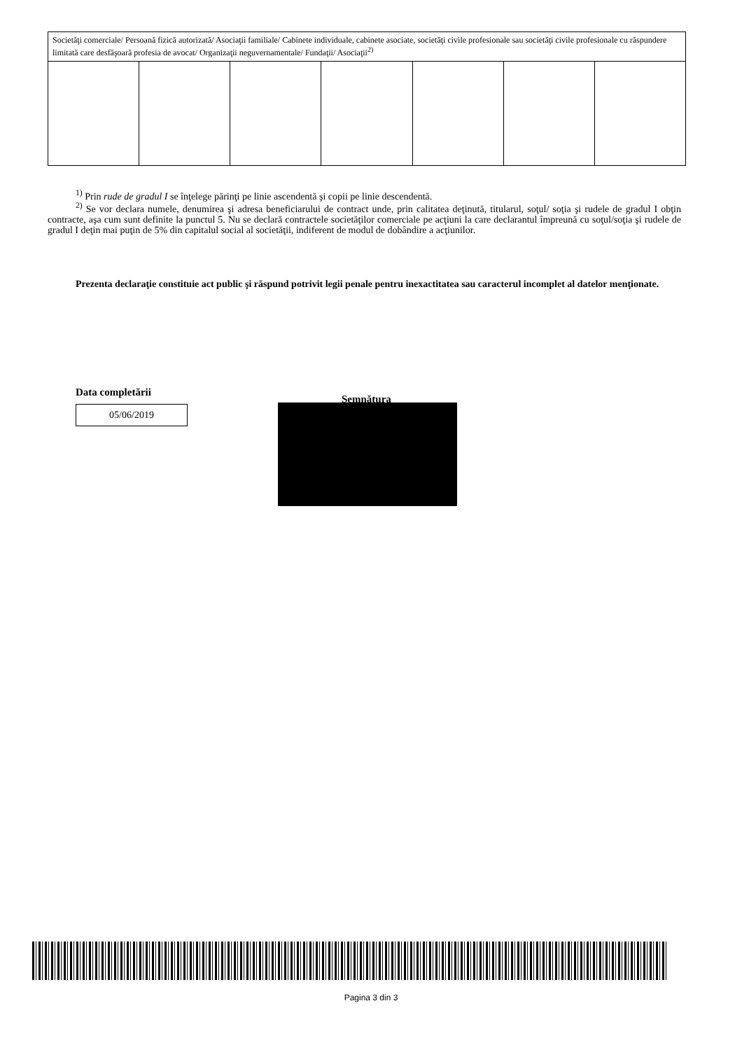| Societăţi comerciale/ Persoană fizică autorizată/ Asociaţii familiale/ Cabinete individuale, cabinete asociate, societăţi civile profesionale sau societăţi civile profesionale cu răspundere limitată care desfăşoară profesia de avocat/ Organizaţii neguvernamentale/ Fundaţii/ Asociaţii<sup>2)</sup> | | | | | | |
<sup>1)</sup> Prin rude de gradul I se înţelege părinţi pe linie ascendentă şi copii pe linie descendentă.
<sup>2)</sup> Se vor declara numele, denumirea şi adresa beneficiarului de contract unde, prin calitatea deţinută, titularul, soţul/ soţia şi rudele de gradul I obţin contracte, aşa cum sunt definite la punctul 5. Nu se declară contractele societăţilor comerciale pe acţiuni la care declarantul împreună cu soţul/soţia şi rudele de gradul I deţin mai puţin de 5% din capitalul social al societăţii, indiferent de modul de dobândire a acţiunilor.
Prezenta declaraţie constituie act public şi răspund potrivit legii penale pentru inexactitatea sau caracterul incomplet al datelor menţionate.
Data completării
05/06/2019
Semnătura
Pagina 3 din 3